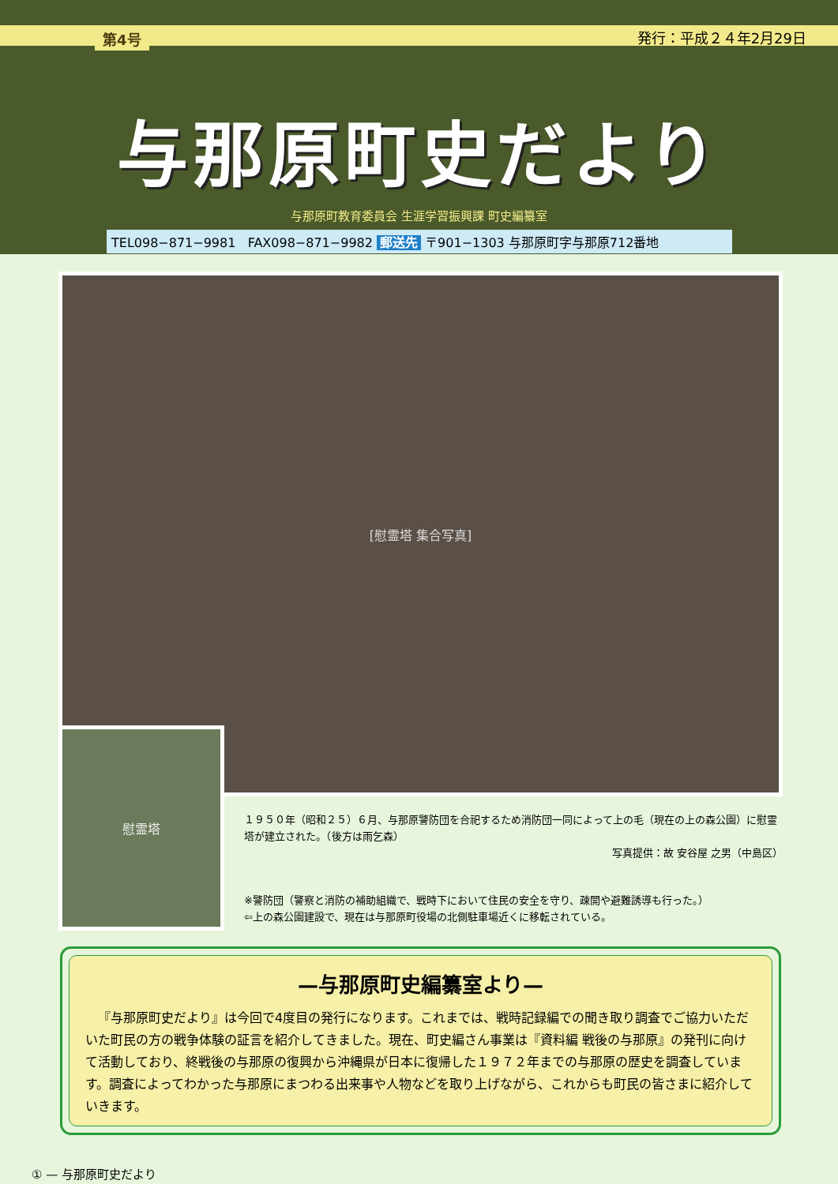第4号 発行：平成２４年2月29日
与那原町史だより
与那原町教育委員会 生涯学習振興課 町史編纂室
TEL098−871−9981 FAX098−871−9982 郵送先 〒901−1303 与那原町字与那原712番地
[慰霊塔 集合写真]
慰霊塔
１９５０年（昭和２５）６月、与那原警防団を合祀するため消防団一同によって上の毛（現在の上の森公園）に慰霊塔が建立された。（後方は雨乞森）
写真提供：故 安谷屋 之男（中島区）
※警防団（警察と消防の補助組織で、戦時下において住民の安全を守り、疎開や避難誘導も行った。）
⇦上の森公園建設で、現在は与那原町役場の北側駐車場近くに移転されている。
—与那原町史編纂室より—
『与那原町史だより』は今回で4度目の発行になります。これまでは、戦時記録編での聞き取り調査でご協力いただいた町民の方の戦争体験の証言を紹介してきました。現在、町史編さん事業は『資料編 戦後の与那原』の発刊に向けて活動しており、終戦後の与那原の復興から沖縄県が日本に復帰した１９７２年までの与那原の歴史を調査しています。調査によってわかった与那原にまつわる出来事や人物などを取り上げながら、これからも町民の皆さまに紹介していきます。
① — 与那原町史だより